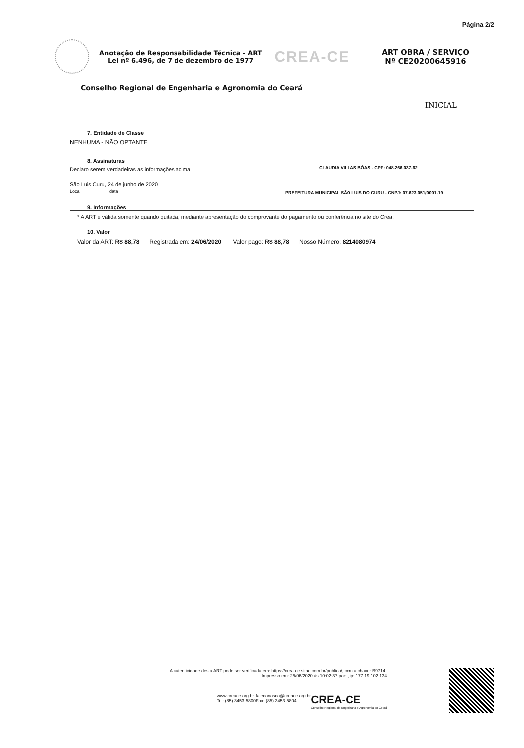Página 2/2
Anotação de Responsabilidade Técnica - ART
Lei nº 6.496, de 7 de dezembro de 1977
CREA-CE
ART OBRA / SERVIÇO
Nº CE20200645916
Conselho Regional de Engenharia e Agronomia do Ceará
INICIAL
7. Entidade de Classe
NENHUMA - NÃO OPTANTE
8. Assinaturas
Declaro serem verdadeiras as informações acima
São Luis Curu, 24 de junho de 2020
Local data
CLAUDIA VILLAS BÔAS - CPF: 048.266.037-62
PREFEITURA MUNICIPAL SÃO LUIS DO CURU - CNPJ: 07.623.051/0001-19
9. Informações
* A ART é válida somente quando quitada, mediante apresentação do comprovante do pagamento ou conferência no site do Crea.
10. Valor
Valor da ART: R$ 88,78 Registrada em: 24/06/2020 Valor pago: R$ 88,78 Nosso Número: 8214080974
A autenticidade desta ART pode ser verificada em: https://crea-ce.sitac.com.br/publico/, com a chave: B9714
Impresso em: 25/06/2020 às 10:02:37 por: , ip: 177.19.102.134
www.creace.org.br
Tel: (85) 3453-5800
faleconosco@creace.org.br
Fax: (85) 3453-5804
CREA-CE
Conselho Regional de Engenharia e Agronomia do Ceará